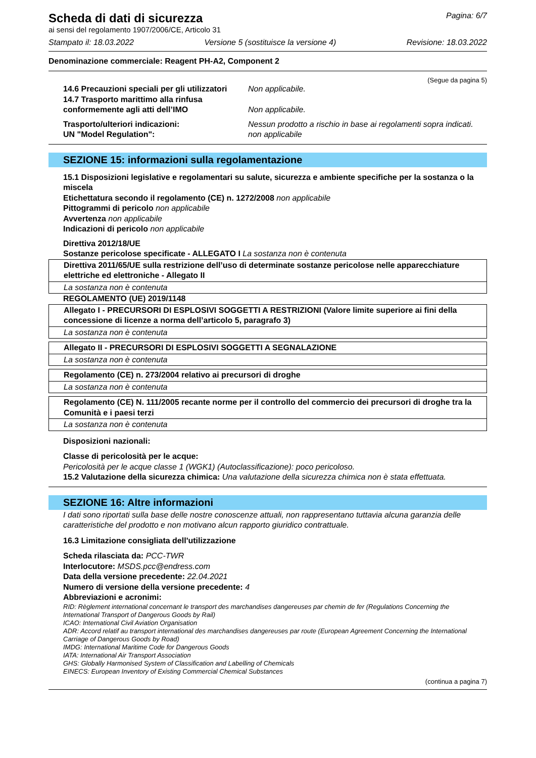Scheda di dati di sicurezza Pagina: 6/7
ai sensi del regolamento 1907/2006/CE, Articolo 31
Stampato il: 18.03.2022 Versione 5 (sostituisce la versione 4) Revisione: 18.03.2022
Denominazione commerciale: Reagent PH-A2, Component 2
(Segue da pagina 5)
14.6 Precauzioni speciali per gli utilizzatori Non applicabile.
14.7 Trasporto marittimo alla rinfusa conformemente agli atti dell’IMO Non applicabile.
Trasporto/ulteriori indicazioni: Nessun prodotto a rischio in base ai regolamenti sopra indicati.
UN "Model Regulation": non applicabile
SEZIONE 15: informazioni sulla regolamentazione
15.1 Disposizioni legislative e regolamentari su salute, sicurezza e ambiente specifiche per la sostanza o la miscela
Etichettatura secondo il regolamento (CE) n. 1272/2008 non applicabile
Pittogrammi di pericolo non applicabile
Avvertenza non applicabile
Indicazioni di pericolo non applicabile
Direttiva 2012/18/UE
Sostanze pericolose specificate - ALLEGATO I La sostanza non è contenuta
Direttiva 2011/65/UE sulla restrizione dell’uso di determinate sostanze pericolose nelle apparecchiature elettriche ed elettroniche - Allegato II
La sostanza non è contenuta
REGOLAMENTO (UE) 2019/1148
Allegato I - PRECURSORI DI ESPLOSIVI SOGGETTI A RESTRIZIONI (Valore limite superiore ai fini della concessione di licenze a norma dell’articolo 5, paragrafo 3)
La sostanza non è contenuta
Allegato II - PRECURSORI DI ESPLOSIVI SOGGETTI A SEGNALAZIONE
La sostanza non è contenuta
Regolamento (CE) n. 273/2004 relativo ai precursori di droghe
La sostanza non è contenuta
Regolamento (CE) N. 111/2005 recante norme per il controllo del commercio dei precursori di droghe tra la Comunità e i paesi terzi
La sostanza non è contenuta
Disposizioni nazionali:
Classe di pericolosità per le acque:
Pericolosità per le acque classe 1 (WGK1) (Autoclassificazione): poco pericoloso.
15.2 Valutazione della sicurezza chimica: Una valutazione della sicurezza chimica non è stata effettuata.
SEZIONE 16: Altre informazioni
I dati sono riportati sulla base delle nostre conoscenze attuali, non rappresentano tuttavia alcuna garanzia delle caratteristiche del prodotto e non motivano alcun rapporto giuridico contrattuale.
16.3 Limitazione consigliata dell'utilizzazione
Scheda rilasciata da: PCC-TWR
Interlocutore: MSDS.pcc@endress.com
Data della versione precedente: 22.04.2021
Numero di versione della versione precedente: 4
Abbreviazioni e acronimi:
RID: Règlement international concernant le transport des marchandises dangereuses par chemin de fer (Regulations Concerning the International Transport of Dangerous Goods by Rail)
ICAO: International Civil Aviation Organisation
ADR: Accord relatif au transport international des marchandises dangereuses par route (European Agreement Concerning the International Carriage of Dangerous Goods by Road)
IMDG: International Maritime Code for Dangerous Goods
IATA: International Air Transport Association
GHS: Globally Harmonised System of Classification and Labelling of Chemicals
EINECS: European Inventory of Existing Commercial Chemical Substances
(continua a pagina 7)